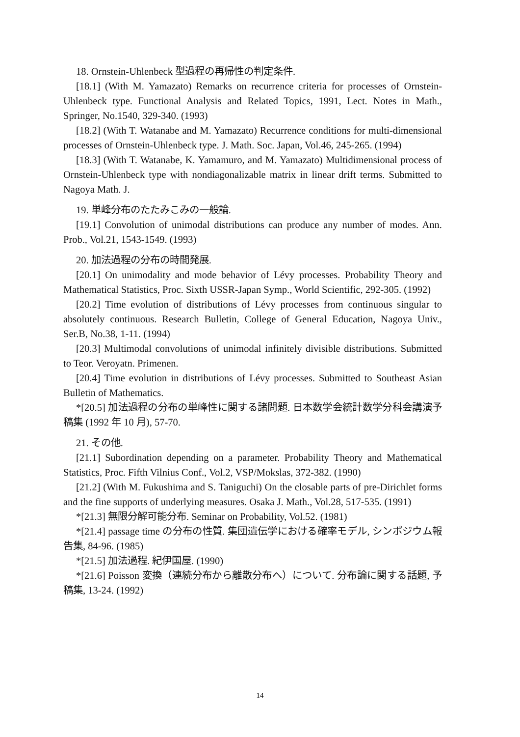18. Ornstein-Uhlenbeck 型過程の再帰性の判定条件.
[18.1] (With M. Yamazato) Remarks on recurrence criteria for processes of Ornstein-Uhlenbeck type. Functional Analysis and Related Topics, 1991, Lect. Notes in Math., Springer, No.1540, 329-340. (1993)
[18.2] (With T. Watanabe and M. Yamazato) Recurrence conditions for multi-dimensional processes of Ornstein-Uhlenbeck type. J. Math. Soc. Japan, Vol.46, 245-265. (1994)
[18.3] (With T. Watanabe, K. Yamamuro, and M. Yamazato) Multidimensional process of Ornstein-Uhlenbeck type with nondiagonalizable matrix in linear drift terms. Submitted to Nagoya Math. J.
19. 単峰分布のたたみこみの一般論.
[19.1] Convolution of unimodal distributions can produce any number of modes. Ann. Prob., Vol.21, 1543-1549. (1993)
20. 加法過程の分布の時間発展.
[20.1] On unimodality and mode behavior of Lévy processes. Probability Theory and Mathematical Statistics, Proc. Sixth USSR-Japan Symp., World Scientific, 292-305. (1992)
[20.2] Time evolution of distributions of Lévy processes from continuous singular to absolutely continuous. Research Bulletin, College of General Education, Nagoya Univ., Ser.B, No.38, 1-11. (1994)
[20.3] Multimodal convolutions of unimodal infinitely divisible distributions. Submitted to Teor. Veroyatn. Primenen.
[20.4] Time evolution in distributions of Lévy processes. Submitted to Southeast Asian Bulletin of Mathematics.
*[20.5] 加法過程の分布の単峰性に関する諸問題. 日本数学会統計数学分科会講演予稿集 (1992 年 10 月), 57-70.
21. その他.
[21.1] Subordination depending on a parameter. Probability Theory and Mathematical Statistics, Proc. Fifth Vilnius Conf., Vol.2, VSP/Mokslas, 372-382. (1990)
[21.2] (With M. Fukushima and S. Taniguchi) On the closable parts of pre-Dirichlet forms and the fine supports of underlying measures. Osaka J. Math., Vol.28, 517-535. (1991)
*[21.3] 無限分解可能分布. Seminar on Probability, Vol.52. (1981)
*[21.4] passage time の分布の性質. 集団遺伝学における確率モデル, シンポジウム報告集, 84-96. (1985)
*[21.5] 加法過程. 紀伊国屋. (1990)
*[21.6] Poisson 変換（連続分布から離散分布へ）について. 分布論に関する話題, 予稿集, 13-24. (1992)
14